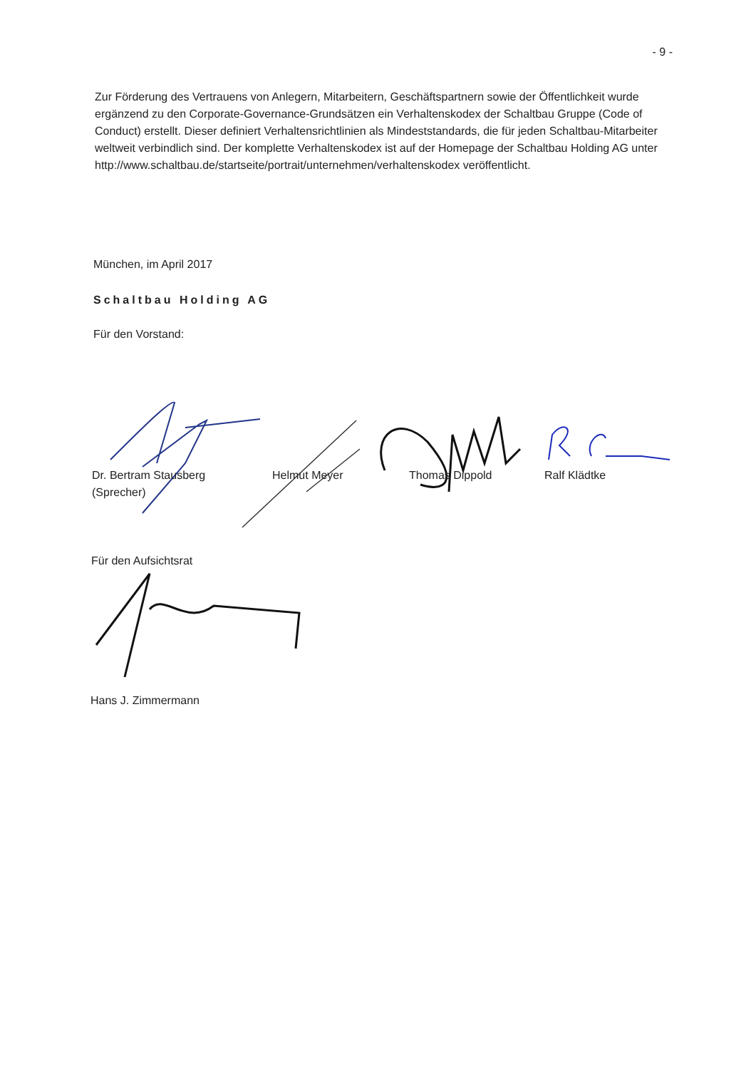- 9 -
Zur Förderung des Vertrauens von Anlegern, Mitarbeitern, Geschäftspartnern sowie der Öffentlichkeit wurde ergänzend zu den Corporate-Governance-Grundsätzen ein Verhaltenskodex der Schaltbau Gruppe (Code of Conduct) erstellt. Dieser definiert Verhaltensrichtlinien als Mindeststandards, die für jeden Schaltbau-Mitarbeiter weltweit verbindlich sind. Der komplette Verhaltenskodex ist auf der Homepage der Schaltbau Holding AG unter http://www.schaltbau.de/startseite/portrait/unternehmen/verhaltenskodex veröffentlicht.
München, im April 2017
Schaltbau Holding AG
Für den Vorstand:
Dr. Bertram Stausberg
(Sprecher)
Helmut Meyer Thomas Dippold Ralf Klädtke
Für den Aufsichtsrat
Hans J. Zimmermann